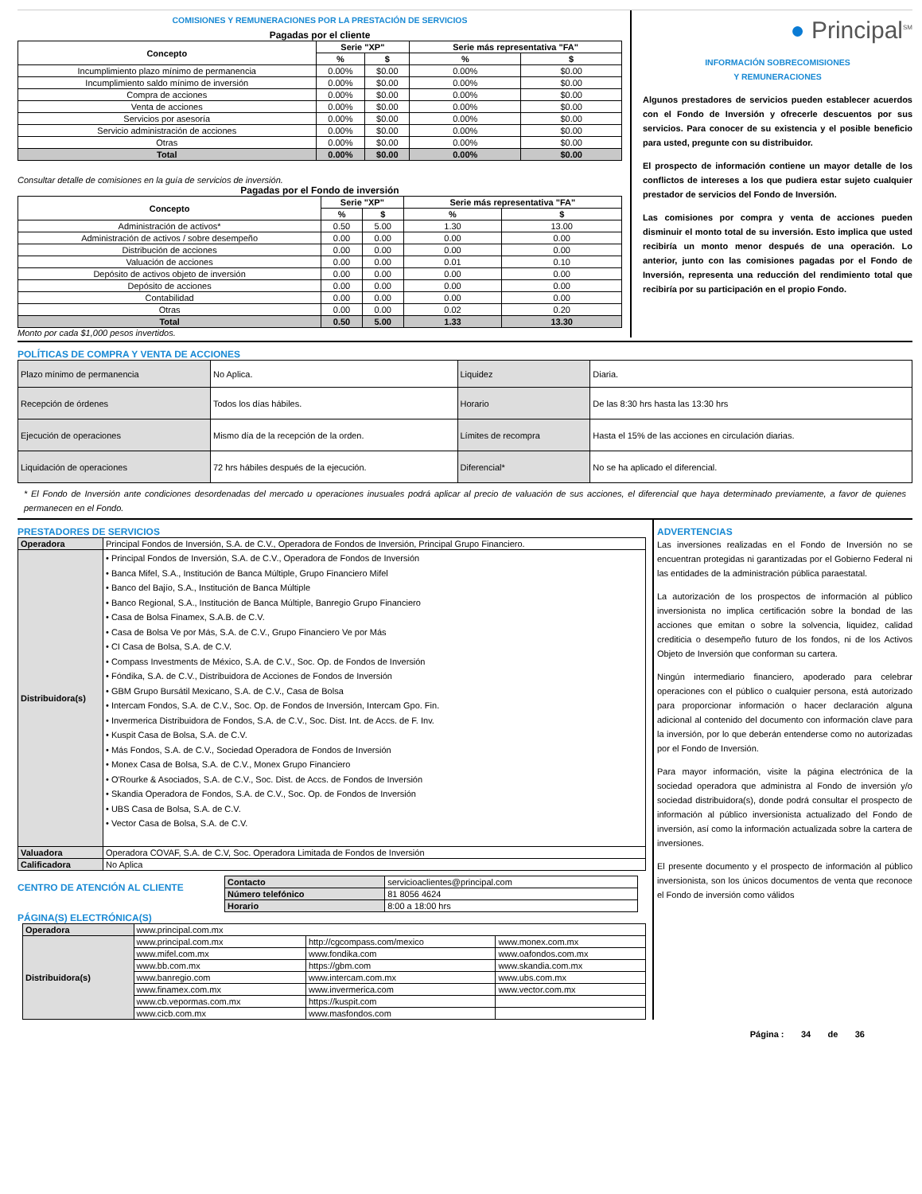COMISIONES Y REMUNERACIONES POR LA PRESTACIÓN DE SERVICIOS
Pagadas por el cliente
| Concepto | Serie "XP" | | Serie más representativa "FA" | |
| --- | --- | --- | --- | --- |
| | % | $ | % | $ |
| Incumplimiento plazo mínimo de permanencia | 0.00% | $0.00 | 0.00% | $0.00 |
| Incumplimiento saldo mínimo de inversión | 0.00% | $0.00 | 0.00% | $0.00 |
| Compra de acciones | 0.00% | $0.00 | 0.00% | $0.00 |
| Venta de acciones | 0.00% | $0.00 | 0.00% | $0.00 |
| Servicios por asesoría | 0.00% | $0.00 | 0.00% | $0.00 |
| Servicio administración de acciones | 0.00% | $0.00 | 0.00% | $0.00 |
| Otras | 0.00% | $0.00 | 0.00% | $0.00 |
| Total | 0.00% | $0.00 | 0.00% | $0.00 |
Consultar detalle de comisiones en la guía de servicios de inversión.
Pagadas por el Fondo de inversión
| Concepto | Serie "XP" | | Serie más representativa "FA" | |
| --- | --- | --- | --- | --- |
| | % | $ | % | $ |
| Administración de activos* | 0.50 | 5.00 | 1.30 | 13.00 |
| Administración de activos / sobre desempeño | 0.00 | 0.00 | 0.00 | 0.00 |
| Distribución de acciones | 0.00 | 0.00 | 0.00 | 0.00 |
| Valuación de acciones | 0.00 | 0.00 | 0.01 | 0.10 |
| Depósito de activos objeto de inversión | 0.00 | 0.00 | 0.00 | 0.00 |
| Depósito de acciones | 0.00 | 0.00 | 0.00 | 0.00 |
| Contabilidad | 0.00 | 0.00 | 0.00 | 0.00 |
| Otras | 0.00 | 0.00 | 0.02 | 0.20 |
| Total | 0.50 | 5.00 | 1.33 | 13.30 |
Monto por cada $1,000 pesos invertidos.
● Principal<sup>SM</sup>
INFORMACIÓN SOBRECOMISIONES
Y REMUNERACIONES
Algunos prestadores de servicios pueden establecer acuerdos con el Fondo de Inversión y ofrecerle descuentos por sus servicios. Para conocer de su existencia y el posible beneficio para usted, pregunte con su distribuidor.
El prospecto de información contiene un mayor detalle de los conflictos de intereses a los que pudiera estar sujeto cualquier prestador de servicios del Fondo de Inversión.
Las comisiones por compra y venta de acciones pueden disminuir el monto total de su inversión. Esto implica que usted recibiría un monto menor después de una operación. Lo anterior, junto con las comisiones pagadas por el Fondo de Inversión, representa una reducción del rendimiento total que recibiría por su participación en el propio Fondo.
POLÍTICAS DE COMPRA Y VENTA DE ACCIONES
| Plazo mínimo de permanencia | No Aplica. | Liquidez | Diaria. |
| Recepción de órdenes | Todos los días hábiles. | Horario | De las 8:30 hrs hasta las 13:30 hrs |
| Ejecución de operaciones | Mismo día de la recepción de la orden. | Límites de recompra | Hasta el 15% de las acciones en circulación diarias. |
| Liquidación de operaciones | 72 hrs hábiles después de la ejecución. | Diferencial* | No se ha aplicado el diferencial. |
* El Fondo de Inversión ante condiciones desordenadas del mercado u operaciones inusuales podrá aplicar al precio de valuación de sus acciones, el diferencial que haya determinado previamente, a favor de quienes permanecen en el Fondo.
PRESTADORES DE SERVICIOS
| Operadora | Principal Fondos de Inversión, S.A. de C.V., Operadora de Fondos de Inversión, Principal Grupo Financiero. |
| Distribuidora(s) | • Principal Fondos de Inversión, S.A. de C.V., Operadora de Fondos de Inversión • Banca Mifel, S.A., Institución de Banca Múltiple, Grupo Financiero Mifel • Banco del Bajío, S.A., Institución de Banca Múltiple • Banco Regional, S.A., Institución de Banca Múltiple, Banregio Grupo Financiero • Casa de Bolsa Finamex, S.A.B. de C.V. • Casa de Bolsa Ve por Más, S.A. de C.V., Grupo Financiero Ve por Más • CI Casa de Bolsa, S.A. de C.V. • Compass Investments de México, S.A. de C.V., Soc. Op. de Fondos de Inversión • Fóndika, S.A. de C.V., Distribuidora de Acciones de Fondos de Inversión • GBM Grupo Bursátil Mexicano, S.A. de C.V., Casa de Bolsa • Intercam Fondos, S.A. de C.V., Soc. Op. de Fondos de Inversión, Intercam Gpo. Fin. • Invermerica Distribuidora de Fondos, S.A. de C.V., Soc. Dist. Int. de Accs. de F. Inv. • Kuspit Casa de Bolsa, S.A. de C.V. • Más Fondos, S.A. de C.V., Sociedad Operadora de Fondos de Inversión • Monex Casa de Bolsa, S.A. de C.V., Monex Grupo Financiero • O'Rourke & Asociados, S.A. de C.V., Soc. Dist. de Accs. de Fondos de Inversión • Skandia Operadora de Fondos, S.A. de C.V., Soc. Op. de Fondos de Inversión • UBS Casa de Bolsa, S.A. de C.V. • Vector Casa de Bolsa, S.A. de C.V. |
| Valuadora | Operadora COVAF, S.A. de C.V, Soc. Operadora Limitada de Fondos de Inversión |
| Calificadora | No Aplica |
CENTRO DE ATENCIÓN AL CLIENTE
| Contacto | servicioaclientes@principal.com |
| Número telefónico | 81 8056 4624 |
| Horario | 8:00 a 18:00 hrs |
PÁGINA(S) ELECTRÓNICA(S)
| Operadora | www.principal.com.mx | | |
| Distribuidora(s) | www.principal.com.mx | http://cgcompass.com/mexico | www.monex.com.mx |
| | www.mifel.com.mx | www.fondika.com | www.oafondos.com.mx |
| | www.bb.com.mx | https://gbm.com | www.skandia.com.mx |
| | www.banregio.com | www.intercam.com.mx | www.ubs.com.mx |
| | www.finamex.com.mx | www.invermerica.com | www.vector.com.mx |
| | www.cb.vepormas.com.mx | https://kuspit.com | |
| | www.cicb.com.mx | www.masfondos.com | |
ADVERTENCIAS
Las inversiones realizadas en el Fondo de Inversión no se encuentran protegidas ni garantizadas por el Gobierno Federal ni las entidades de la administración pública paraestatal.
La autorización de los prospectos de información al público inversionista no implica certificación sobre la bondad de las acciones que emitan o sobre la solvencia, liquidez, calidad crediticia o desempeño futuro de los fondos, ni de los Activos Objeto de Inversión que conforman su cartera.
Ningún intermediario financiero, apoderado para celebrar operaciones con el público o cualquier persona, está autorizado para proporcionar información o hacer declaración alguna adicional al contenido del documento con información clave para la inversión, por lo que deberán entenderse como no autorizadas por el Fondo de Inversión.
Para mayor información, visite la página electrónica de la sociedad operadora que administra al Fondo de inversión y/o sociedad distribuidora(s), donde podrá consultar el prospecto de información al público inversionista actualizado del Fondo de inversión, así como la información actualizada sobre la cartera de inversiones.
El presente documento y el prospecto de información al público inversionista, son los únicos documentos de venta que reconoce el Fondo de inversión como válidos
Página : 34 de 36